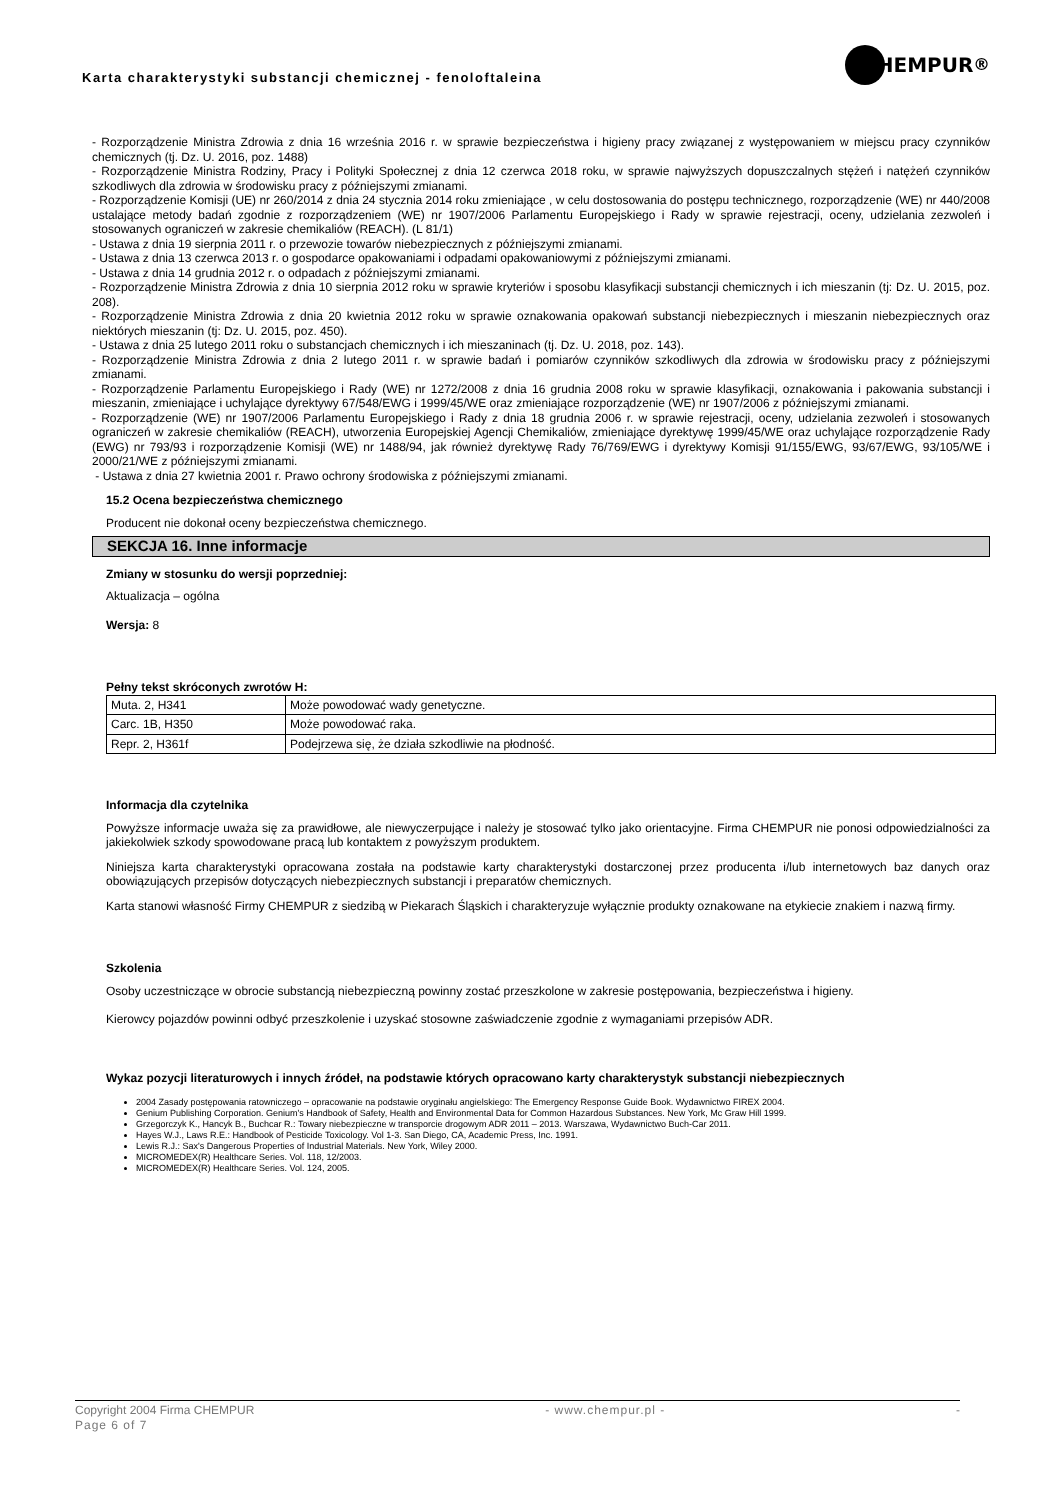Karta charakterystyki substancji chemicznej - fenoloftaleina
HEMPUR<sup>®</sup>
- Rozporządzenie Ministra Zdrowia z dnia 16 września 2016 r. w sprawie bezpieczeństwa i higieny pracy związanej z występowaniem w miejscu pracy czynników chemicznych (tj. Dz. U. 2016, poz. 1488)
- Rozporządzenie Ministra Rodziny, Pracy i Polityki Społecznej z dnia 12 czerwca 2018 roku, w sprawie najwyższych dopuszczalnych stężeń i natężeń czynników szkodliwych dla zdrowia w środowisku pracy z późniejszymi zmianami.
- Rozporządzenie Komisji (UE) nr 260/2014 z dnia 24 stycznia 2014 roku zmieniające , w celu dostosowania do postępu technicznego, rozporządzenie (WE) nr 440/2008 ustalające metody badań zgodnie z rozporządzeniem (WE) nr 1907/2006 Parlamentu Europejskiego i Rady w sprawie rejestracji, oceny, udzielania zezwoleń i stosowanych ograniczeń w zakresie chemikaliów (REACH). (L 81/1)
- Ustawa z dnia 19 sierpnia 2011 r. o przewozie towarów niebezpiecznych z późniejszymi zmianami.
- Ustawa z dnia 13 czerwca 2013 r. o gospodarce opakowaniami i odpadami opakowaniowymi z późniejszymi zmianami.
- Ustawa z dnia 14 grudnia 2012 r. o odpadach z późniejszymi zmianami.
- Rozporządzenie Ministra Zdrowia z dnia 10 sierpnia 2012 roku w sprawie kryteriów i sposobu klasyfikacji substancji chemicznych i ich mieszanin (tj: Dz. U. 2015, poz. 208).
- Rozporządzenie Ministra Zdrowia z dnia 20 kwietnia 2012 roku w sprawie oznakowania opakowań substancji niebezpiecznych i mieszanin niebezpiecznych oraz niektórych mieszanin (tj: Dz. U. 2015, poz. 450).
- Ustawa z dnia 25 lutego 2011 roku o substancjach chemicznych i ich mieszaninach (tj. Dz. U. 2018, poz. 143).
- Rozporządzenie Ministra Zdrowia z dnia 2 lutego 2011 r. w sprawie badań i pomiarów czynników szkodliwych dla zdrowia w środowisku pracy z późniejszymi zmianami.
- Rozporządzenie Parlamentu Europejskiego i Rady (WE) nr 1272/2008 z dnia 16 grudnia 2008 roku w sprawie klasyfikacji, oznakowania i pakowania substancji i mieszanin, zmieniające i uchylające dyrektywy 67/548/EWG i 1999/45/WE oraz zmieniające rozporządzenie (WE) nr 1907/2006 z późniejszymi zmianami.
- Rozporządzenie (WE) nr 1907/2006 Parlamentu Europejskiego i Rady z dnia 18 grudnia 2006 r. w sprawie rejestracji, oceny, udzielania zezwoleń i stosowanych ograniczeń w zakresie chemikaliów (REACH), utworzenia Europejskiej Agencji Chemikaliów, zmieniające dyrektywę 1999/45/WE oraz uchylające rozporządzenie Rady (EWG) nr 793/93 i rozporządzenie Komisji (WE) nr 1488/94, jak również dyrektywę Rady 76/769/EWG i dyrektywy Komisji 91/155/EWG, 93/67/EWG, 93/105/WE i 2000/21/WE z późniejszymi zmianami.
- Ustawa z dnia 27 kwietnia 2001 r. Prawo ochrony środowiska z późniejszymi zmianami.
15.2 Ocena bezpieczeństwa chemicznego
Producent nie dokonał oceny bezpieczeństwa chemicznego.
SEKCJA 16. Inne informacje
Zmiany w stosunku do wersji poprzedniej:
Aktualizacja – ogólna
Wersja: 8
Pełny tekst skróconych zwrotów H:
| Muta. 2, H341 | Może powodować wady genetyczne. |
| Carc. 1B, H350 | Może powodować raka. |
| Repr. 2, H361f | Podejrzewa się, że działa szkodliwie na płodność. |
Informacja dla czytelnika
Powyższe informacje uważa się za prawidłowe, ale niewyczerpujące i należy je stosować tylko jako orientacyjne. Firma CHEMPUR nie ponosi odpowiedzialności za jakiekolwiek szkody spowodowane pracą lub kontaktem z powyższym produktem.
Niniejsza karta charakterystyki opracowana została na podstawie karty charakterystyki dostarczonej przez producenta i/lub internetowych baz danych oraz obowiązujących przepisów dotyczących niebezpiecznych substancji i preparatów chemicznych.
Karta stanowi własność Firmy CHEMPUR z siedzibą w Piekarach Śląskich i charakteryzuje wyłącznie produkty oznakowane na etykiecie znakiem i nazwą firmy.
Szkolenia
Osoby uczestniczące w obrocie substancją niebezpieczną powinny zostać przeszkolone w zakresie postępowania, bezpieczeństwa i higieny.
Kierowcy pojazdów powinni odbyć przeszkolenie i uzyskać stosowne zaświadczenie zgodnie z wymaganiami przepisów ADR.
Wykaz pozycji literaturowych i innych źródeł, na podstawie których opracowano karty charakterystyk substancji niebezpiecznych
2004 Zasady postępowania ratowniczego – opracowanie na podstawie oryginału angielskiego: The Emergency Response Guide Book. Wydawnictwo FIREX 2004.
Genium Publishing Corporation. Genium's Handbook of Safety, Health and Environmental Data for Common Hazardous Substances. New York, Mc Graw Hill 1999.
Grzegorczyk K., Hancyk B., Buchcar R.: Towary niebezpieczne w transporcie drogowym ADR 2011 – 2013. Warszawa, Wydawnictwo Buch-Car 2011.
Hayes W.J., Laws R.E.: Handbook of Pesticide Toxicology. Vol 1-3. San Diego, CA, Academic Press, Inc. 1991.
Lewis R.J.: Sax's Dangerous Properties of Industrial Materials. New York, Wiley 2000.
MICROMEDEX(R) Healthcare Series. Vol. 118, 12/2003.
MICROMEDEX(R) Healthcare Series. Vol. 124, 2005.
Copyright 2004 Firma CHEMPUR - www.chempur.pl - -
Page 6 of 7